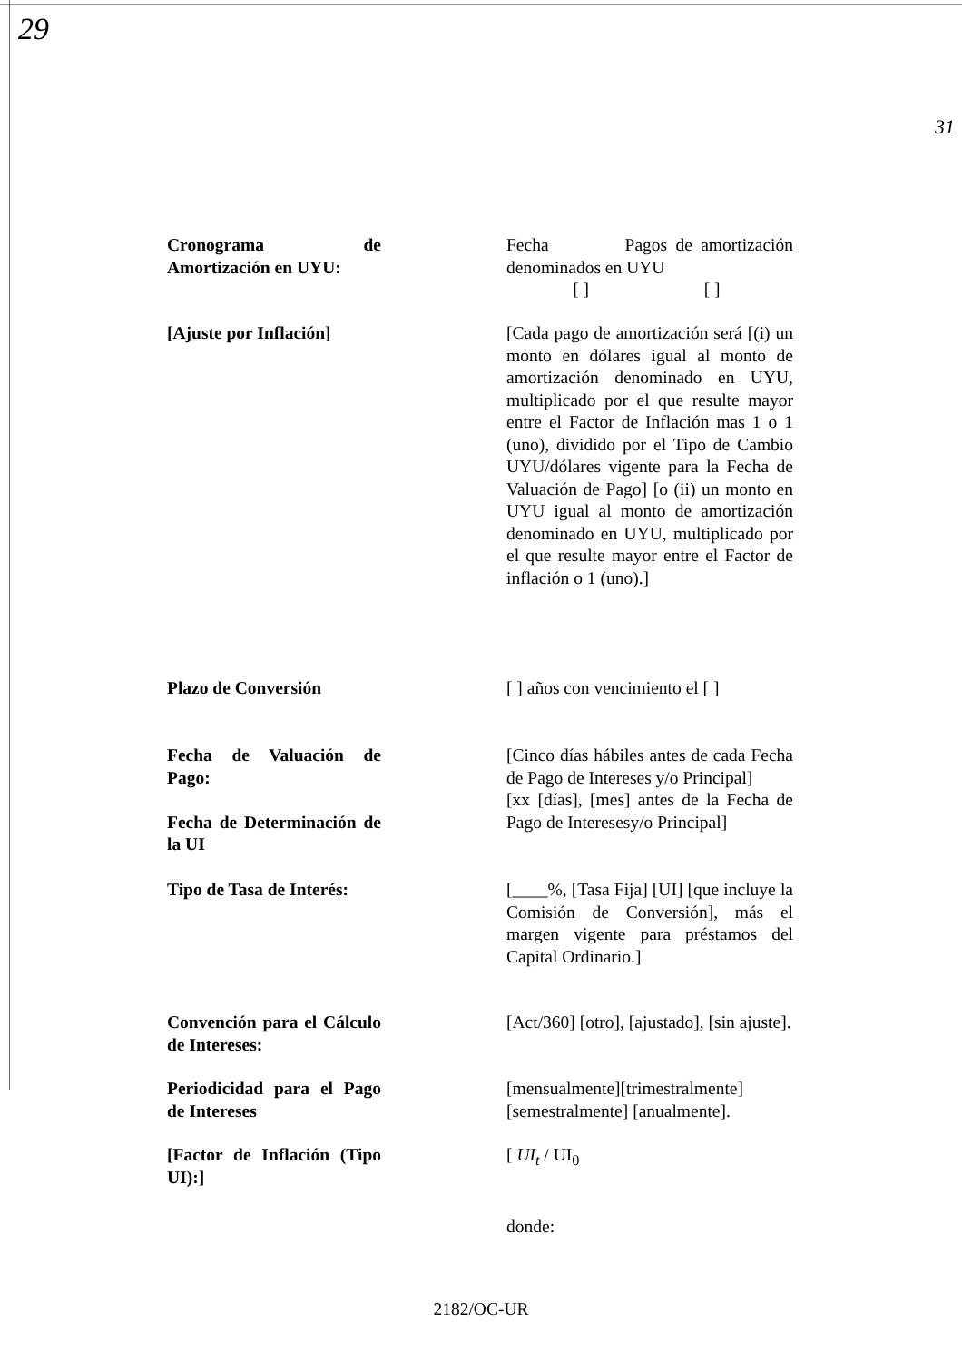29
31
Cronograma de Amortización en UYU:
Fecha Pagos de amortización denominados en UYU
[ ] [ ]
[Ajuste por Inflación]
[Cada pago de amortización será [(i) un monto en dólares igual al monto de amortización denominado en UYU, multiplicado por el que resulte mayor entre el Factor de Inflación mas 1 o 1 (uno), dividido por el Tipo de Cambio UYU/dólares vigente para la Fecha de Valuación de Pago] [o (ii) un monto en UYU igual al monto de amortización denominado en UYU, multiplicado por el que resulte mayor entre el Factor de inflación o 1 (uno).]
Plazo de Conversión [ ] años con vencimiento el [ ]
Fecha de Valuación de Pago:
Fecha de Determinación de la UI
[Cinco días hábiles antes de cada Fecha de Pago de Intereses y/o Principal]
[xx [días], [mes] antes de la Fecha de Pago de Interesesy/o Principal]
Tipo de Tasa de Interés:
[____%, [Tasa Fija] [UI] [que incluye la Comisión de Conversión], más el margen vigente para préstamos del Capital Ordinario.]
Convención para el Cálculo de Intereses:
[Act/360] [otro], [ajustado], [sin ajuste].
Periodicidad para el Pago de Intereses
[mensualmente][trimestralmente] [semestralmente] [anualmente].
[Factor de Inflación (Tipo UI):]
[ UI<sub>t</sub> / UI<sub>0</sub>
donde:
2182/OC-UR